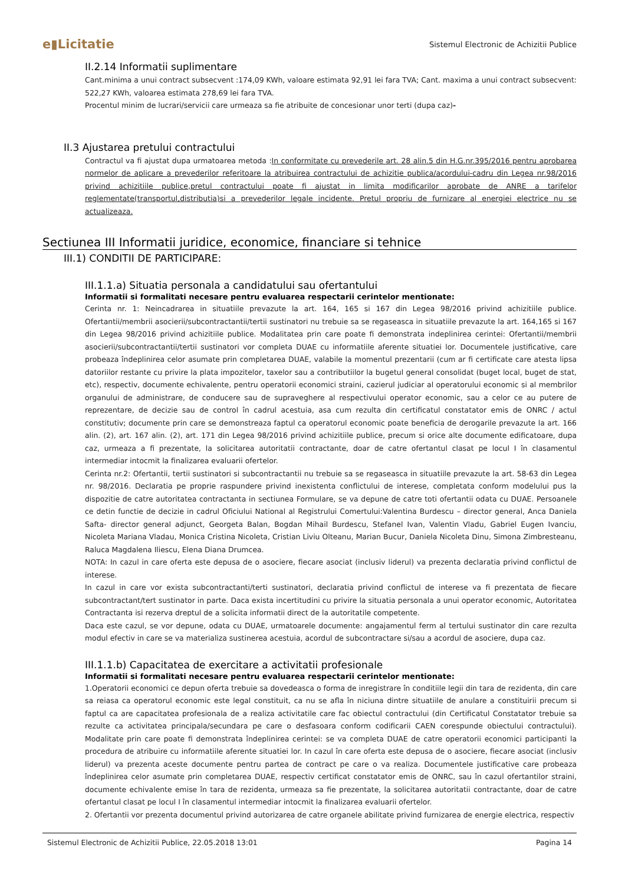e▮Licitatie Sistemul Electronic de Achizitii Publice
II.2.14 Informatii suplimentare
Cant.minima a unui contract subsecvent :174,09 KWh, valoare estimata 92,91 lei fara TVA; Cant. maxima a unui contract subsecvent: 522,27 KWh, valoarea estimata 278,69 lei fara TVA.
Procentul minim de lucrari/servicii care urmeaza sa fie atribuite de concesionar unor terti (dupa caz)-
II.3 Ajustarea pretului contractului
Contractul va fi ajustat dupa urmatoarea metoda :In conformitate cu prevederile art. 28 alin.5 din H.G.nr.395/2016 pentru aprobarea normelor de aplicare a prevederilor referitoare la atribuirea contractului de achizitie publica/acordului-cadru din Legea nr.98/2016 privind achizitiile publice,pretul contractului poate fi ajustat in limita modificarilor aprobate de ANRE a tarifelor reglementate(transportul,distributia)si a prevederilor legale incidente. Pretul propriu de furnizare al energiei electrice nu se actualizeaza.
Sectiunea III Informatii juridice, economice, financiare si tehnice
III.1) CONDITII DE PARTICIPARE:
III.1.1.a) Situatia personala a candidatului sau ofertantului
Informatii si formalitati necesare pentru evaluarea respectarii cerintelor mentionate:
Cerinta nr. 1: Neincadrarea in situatiile prevazute la art. 164, 165 si 167 din Legea 98/2016 privind achizitiile publice. Ofertantii/membrii asocierii/subcontractantii/tertii sustinatori nu trebuie sa se regaseasca in situatiile prevazute la art. 164,165 si 167 din Legea 98/2016 privind achizitiile publice. Modalitatea prin care poate fi demonstrata indeplinirea cerintei: Ofertantii/membrii asocierii/subcontractantii/tertii sustinatori vor completa DUAE cu informatiile aferente situatiei lor. Documentele justificative, care probeaza îndeplinirea celor asumate prin completarea DUAE, valabile la momentul prezentarii (cum ar fi certificate care atesta lipsa datoriilor restante cu privire la plata impozitelor, taxelor sau a contributiilor la bugetul general consolidat (buget local, buget de stat, etc), respectiv, documente echivalente, pentru operatorii economici straini, cazierul judiciar al operatorului economic si al membrilor organului de administrare, de conducere sau de supraveghere al respectivului operator economic, sau a celor ce au putere de reprezentare, de decizie sau de control în cadrul acestuia, asa cum rezulta din certificatul constatator emis de ONRC / actul constitutiv; documente prin care se demonstreaza faptul ca operatorul economic poate beneficia de derogarile prevazute la art. 166 alin. (2), art. 167 alin. (2), art. 171 din Legea 98/2016 privind achizitiile publice, precum si orice alte documente edificatoare, dupa caz, urmeaza a fi prezentate, la solicitarea autoritatii contractante, doar de catre ofertantul clasat pe locul I în clasamentul intermediar intocmit la finalizarea evaluarii ofertelor.
Cerinta nr.2: Ofertantii, tertii sustinatori si subcontractantii nu trebuie sa se regaseasca in situatiile prevazute la art. 58-63 din Legea nr. 98/2016. Declaratia pe proprie raspundere privind inexistenta conflictului de interese, completata conform modelului pus la dispozitie de catre autoritatea contractanta in sectiunea Formulare, se va depune de catre toti ofertantii odata cu DUAE. Persoanele ce detin functie de decizie in cadrul Oficiului National al Registrului Comertului:Valentina Burdescu – director general, Anca Daniela Safta- director general adjunct, Georgeta Balan, Bogdan Mihail Burdescu, Stefanel Ivan, Valentin Vladu, Gabriel Eugen Ivanciu, Nicoleta Mariana Vladau, Monica Cristina Nicoleta, Cristian Liviu Olteanu, Marian Bucur, Daniela Nicoleta Dinu, Simona Zimbresteanu, Raluca Magdalena Iliescu, Elena Diana Drumcea.
NOTA: In cazul in care oferta este depusa de o asociere, fiecare asociat (inclusiv liderul) va prezenta declaratia privind conflictul de interese.
In cazul in care vor exista subcontractanti/terti sustinatori, declaratia privind conflictul de interese va fi prezentata de fiecare subcontractant/tert sustinator in parte. Daca exista incertitudini cu privire la situatia personala a unui operator economic, Autoritatea Contractanta isi rezerva dreptul de a solicita informatii direct de la autoritatile competente.
Daca este cazul, se vor depune, odata cu DUAE, urmatoarele documente: angajamentul ferm al tertului sustinator din care rezulta modul efectiv in care se va materializa sustinerea acestuia, acordul de subcontractare si/sau a acordul de asociere, dupa caz.
III.1.1.b) Capacitatea de exercitare a activitatii profesionale
Informatii si formalitati necesare pentru evaluarea respectarii cerintelor mentionate:
1.Operatorii economici ce depun oferta trebuie sa dovedeasca o forma de inregistrare în conditiile legii din tara de rezidenta, din care sa reiasa ca operatorul economic este legal constituit, ca nu se afla în niciuna dintre situatiile de anulare a constituirii precum si faptul ca are capacitatea profesionala de a realiza activitatile care fac obiectul contractului (din Certificatul Constatator trebuie sa rezulte ca activitatea principala/secundara pe care o desfasoara conform codificarii CAEN corespunde obiectului contractului). Modalitate prin care poate fi demonstrata îndeplinirea cerintei: se va completa DUAE de catre operatorii economici participanti la procedura de atribuire cu informatiile aferente situatiei lor. In cazul în care oferta este depusa de o asociere, fiecare asociat (inclusiv liderul) va prezenta aceste documente pentru partea de contract pe care o va realiza. Documentele justificative care probeaza îndeplinirea celor asumate prin completarea DUAE, respectiv certificat constatator emis de ONRC, sau în cazul ofertantilor straini, documente echivalente emise în tara de rezidenta, urmeaza sa fie prezentate, la solicitarea autoritatii contractante, doar de catre ofertantul clasat pe locul I în clasamentul intermediar intocmit la finalizarea evaluarii ofertelor.
2. Ofertantii vor prezenta documentul privind autorizarea de catre organele abilitate privind furnizarea de energie electrica, respectiv
Sistemul Electronic de Achizitii Publice, 22.05.2018 13:01 Pagina 14